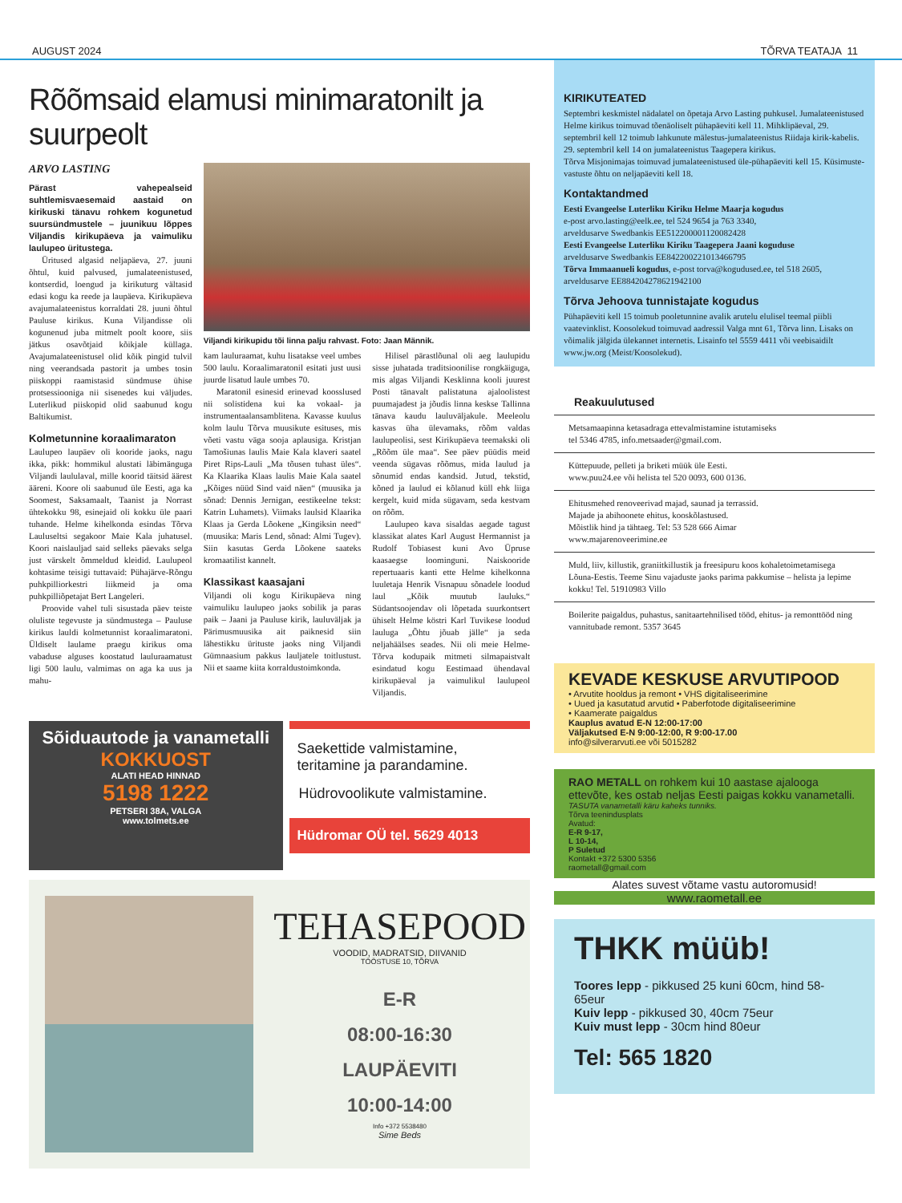AUGUST 2024 TÕRVA TEATAJA 11
Rõõmsaid elamusi minimaratonilt ja suurpeolt
ARVO LASTING
Pärast vahepealseid suhtlemisvaesemaid aastaid on kirikuski tänavu rohkem kogunetud suursündmustele – juunikuu lõppes Viljandis kirikupäeva ja vaimuliku laulupeo üritustega.
Üritused algasid neljapäeva, 27. juuni õhtul, kuid palvused, jumalateenistused, kontserdid, loengud ja kirikuturg vältasid edasi kogu ka reede ja laupäeva. Kirikupäeva avajumalateenistus korraldati 28. juuni õhtul Pauluse kirikus. Kuna Viljandisse oli kogunenud juba mitmelt poolt koore, siis jätkus osavõtjaid kõikjale küllaga. Avajumalateenistusel olid kõik pingid tulvil ning veerandsada pastorit ja umbes tosin piiskoppi raamistasid sündmuse ühise protsessiooniga nii sisenedes kui väljudes. Luterlikud piiskopid olid saabunud kogu Baltikumist.
Kolmetunnine koraalimaraton
Laulupeo laupäev oli kooride jaoks, nagu ikka, pikk: hommikul alustati läbimänguga Viljandi laululaval, mille koorid täitsid äärest ääreni. Koore oli saabunud üle Eesti, aga ka Soomest, Saksamaalt, Taanist ja Norrast ühtekokku 98, esinejaid oli kokku üle paari tuhande. Helme kihelkonda esindas Tõrva Lauluseltsi segakoor Maie Kala juhatusel. Koori naislauljad said selleks päevaks selga just värskelt õmmeldud kleidid. Laulupeol kohtasime teisigi tuttavaid: Pühajärve-Rõngu puhkpilliorkestri liikmeid ja oma puhkpilliõpetajat Bert Langeleri.
Proovide vahel tuli sisustada päev teiste oluliste tegevuste ja sündmustega – Pauluse kirikus lauldi kolmetunnist koraalimaratoni. Üldiselt laulame praegu kirikus oma vabaduse alguses koostatud lauluraamatust ligi 500 laulu, valmimas on aga ka uus ja mahu-
Viljandi kirikupidu tõi linna palju rahvast. Foto: Jaan Männik.
kam lauluraamat, kuhu lisatakse veel umbes 500 laulu. Koraalimaratonil esitati just uusi juurde lisatud laule umbes 70.
Maratonil esinesid erinevad koosslused nii solistidena kui ka vokaal- ja instrumentaalansamblitena. Kavasse kuulus kolm laulu Tõrva muusikute esituses, mis võeti vastu väga sooja aplausiga. Kristjan Tamošiunas laulis Maie Kala klaveri saatel Piret Rips-Lauli „Ma tõusen tuhast üles“. Ka Klaarika Klaas laulis Maie Kala saatel „Kõiges nüüd Sind vaid näen“ (muusika ja sõnad: Dennis Jernigan, eestikeelne tekst: Katrin Luhamets). Viimaks laulsid Klaarika Klaas ja Gerda Lõokene „Kingiksin need“ (muusika: Maris Lend, sõnad: Almi Tugev). Siin kasutas Gerda Lõokene saateks kromaatilist kannelt.
Klassikast kaasajani
Viljandi oli kogu Kirikupäeva ning vaimuliku laulupeo jaoks sobilik ja paras paik – Jaani ja Pauluse kirik, lauluväljak ja Pärimusmuusika ait paiknesid siin lähestikku ürituste jaoks ning Viljandi Gümnaasium pakkus lauljatele toitlustust. Nii et saame kiita korraldustoimkonda.
Hilisel pärastlõunal oli aeg laulupidu sisse juhatada traditsioonilise rongkäiguga, mis algas Viljandi Kesklinna kooli juurest Posti tänavalt palistatuna ajaloolistest puumajadest ja jõudis linna keskse Tallinna tänava kaudu lauluväljakule. Meeleolu kasvas üha ülevamaks, rõõm valdas laulupeolisi, sest Kirikupäeva teemakski oli „Rõõm üle maa“. See päev püüdis meid veenda sügavas rõõmus, mida laulud ja sõnumid endas kandsid. Jutud, tekstid, kõned ja laulud ei kõlanud küll ehk liiga kergelt, kuid mida sügavam, seda kestvam on rõõm.
Laulupeo kava sisaldas aegade tagust klassikat alates Karl August Hermannist ja Rudolf Tobiasest kuni Avo Üpruse kaasaegse loominguni. Naiskooride repertuaaris kanti ette Helme kihelkonna luuletaja Henrik Visnapuu sõnadele loodud laul „Kõik muutub lauluks.“ Südantsoojendav oli lõpetada suurkontsert ühiselt Helme köstri Karl Tuvikese loodud lauluga „Õhtu jõuab jälle“ ja seda neljahäälses seades. Nii oli meie Helme-Tõrva kodupaik mitmeti silmapaistvalt esindatud kogu Eestimaad ühendaval kirikupäeval ja vaimulikul laulupeol Viljandis.
Sõiduautode ja vanametalli
KOKKUOST
ALATI HEAD HINNAD
5198 1222
PETSERI 38A, VALGA
www.tolmets.ee
Saekettide valmistamine, teritamine ja parandamine.
Hüdrovoolikute valmistamine.
Hüdromar OÜ tel. 5629 4013
TEHASEPOOD
VOODID, MADRATSID, DIIVANID
TÖÖSTUSE 10, TÕRVA
E-R
08:00-16:30
LAUPÄEVITI
10:00-14:00
Info +372 5538480
Sime Beds
KIRIKUTEATED
Septembri keskmistel nädalatel on õpetaja Arvo Lasting puhkusel. Jumalateenistused Helme kirikus toimuvad tõenäoliselt pühapäeviti kell 11. Mihklipäeval, 29. septembril kell 12 toimub lahkunute mälestus-jumalateenistus Riidaja kirik-kabelis. 29. septembril kell 14 on jumalateenistus Taagepera kirikus.
Tõrva Misjonimajas toimuvad jumalateenistused üle-pühapäeviti kell 15. Küsimuste-vastuste õhtu on neljapäeviti kell 18.
Kontaktandmed
Eesti Evangeelse Luterliku Kiriku Helme Maarja kogudus
e-post arvo.lasting@eelk.ee, tel 524 9654 ja 763 3340,
arveldusarve Swedbankis EE512200001120082428
Eesti Evangeelse Luterliku Kiriku Taagepera Jaani koguduse
arveldusarve Swedbankis EE842200221013466795
Tõrva Immaanueli kogudus, e-post torva@kogudused.ee, tel 518 2605,
arveldusarve EE884204278621942100
Tõrva Jehoova tunnistajate kogudus
Pühapäeviti kell 15 toimub pooletunnine avalik arutelu elulisel teemal piibli vaatevinklist. Koosolekud toimuvad aadressil Valga mnt 61, Tõrva linn. Lisaks on võimalik jälgida ülekannet internetis. Lisainfo tel 5559 4411 või veebisaidilt www.jw.org (Meist/Koosolekud).
Reakuulutused
Metsamaapinna ketasadraga ettevalmistamine istutamiseks
tel 5346 4785, info.metsaader@gmail.com.
Küttepuude, pelleti ja briketi müük üle Eesti.
www.puu24.ee või helista tel 520 0093, 600 0136.
Ehitusmehed renoveerivad majad, saunad ja terrassid.
Majade ja abihoonete ehitus, kooskõlastused.
Mõistlik hind ja tähtaeg. Tel: 53 528 666 Aimar
www.majarenoveerimine.ee
Muld, liiv, killustik, graniitkillustik ja freesipuru koos kohaletoimetamisega Lõuna-Eestis. Teeme Sinu vajaduste jaoks parima pakkumise – helista ja lepime kokku! Tel. 51910983 Villo
Boilerite paigaldus, puhastus, sanitaartehnilised tööd, ehitus- ja remonttööd ning vannitubade remont. 5357 3645
KEVADE KESKUSE ARVUTIPOOD
• Arvutite hooldus ja remont • VHS digitaliseerimine
• Uued ja kasutatud arvutid • Paberfotode digitaliseerimine
• Kaamerate paigaldus
Kauplus avatud E-N 12:00-17:00
Väljakutsed E-N 9:00-12:00, R 9:00-17.00
info@silverarvuti.ee või 5015282
RAO METALL on rohkem kui 10 aastase ajalooga ettevõte, kes ostab neljas Eesti paigas kokku vanametalli.
TASUTA vanametalli käru kaheks tunniks.
Tõrva teenindusplats
Avatud:
E-R 9-17,
L 10-14,
P Suletud
Kontakt +372 5300 5356
raometall@gmail.com
Alates suvest võtame vastu autoromusid!
www.raometall.ee
THKK müüb!
Toores lepp - pikkused 25 kuni 60cm, hind 58-65eur
Kuiv lepp - pikkused 30, 40cm 75eur
Kuiv must lepp - 30cm hind 80eur
Tel: 565 1820